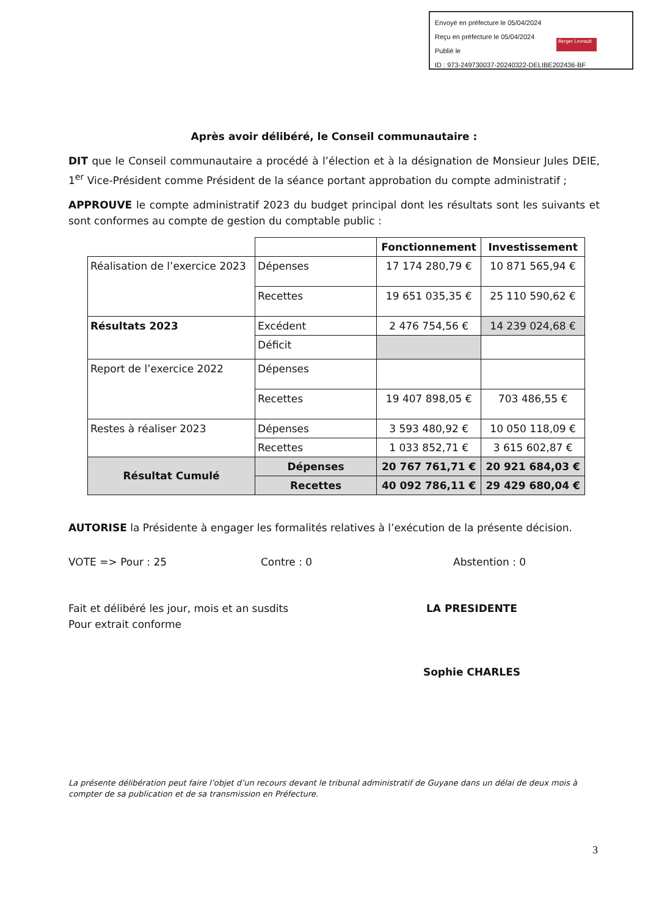Envoyé en préfecture le 05/04/2024
Reçu en préfecture le 05/04/2024
Publié le
ID : 973-249730037-20240322-DELIBE202436-BF
Berger Levrault
Après avoir délibéré, le Conseil communautaire :
DIT que le Conseil communautaire a procédé à l’élection et à la désignation de Monsieur Jules DEIE, 1<sup>er</sup> Vice-Président comme Président de la séance portant approbation du compte administratif ;
APPROUVE le compte administratif 2023 du budget principal dont les résultats sont les suivants et sont conformes au compte de gestion du comptable public :
| | | Fonctionnement | Investissement |
| --- | --- | --- | --- |
| Réalisation de l’exercice 2023 | Dépenses | 17 174 280,79 € | 10 871 565,94 € |
| | Recettes | 19 651 035,35 € | 25 110 590,62 € |
| Résultats 2023 | Excédent | 2 476 754,56 € | 14 239 024,68 € |
| | Déficit | | |
| Report de l’exercice 2022 | Dépenses | | |
| | Recettes | 19 407 898,05 € | 703 486,55 € |
| Restes à réaliser 2023 | Dépenses | 3 593 480,92 € | 10 050 118,09 € |
| | Recettes | 1 033 852,71 € | 3 615 602,87 € |
| Résultat Cumulé | Dépenses | 20 767 761,71 € | 20 921 684,03 € |
| | Recettes | 40 092 786,11 € | 29 429 680,04 € |
AUTORISE la Présidente à engager les formalités relatives à l’exécution de la présente décision.
VOTE => Pour : 25 Contre : 0 Abstention : 0
Fait et délibéré les jour, mois et an susdits
Pour extrait conforme
LA PRESIDENTE
Sophie CHARLES
La présente délibération peut faire l’objet d’un recours devant le tribunal administratif de Guyane dans un délai de deux mois à compter de sa publication et de sa transmission en Préfecture.
3